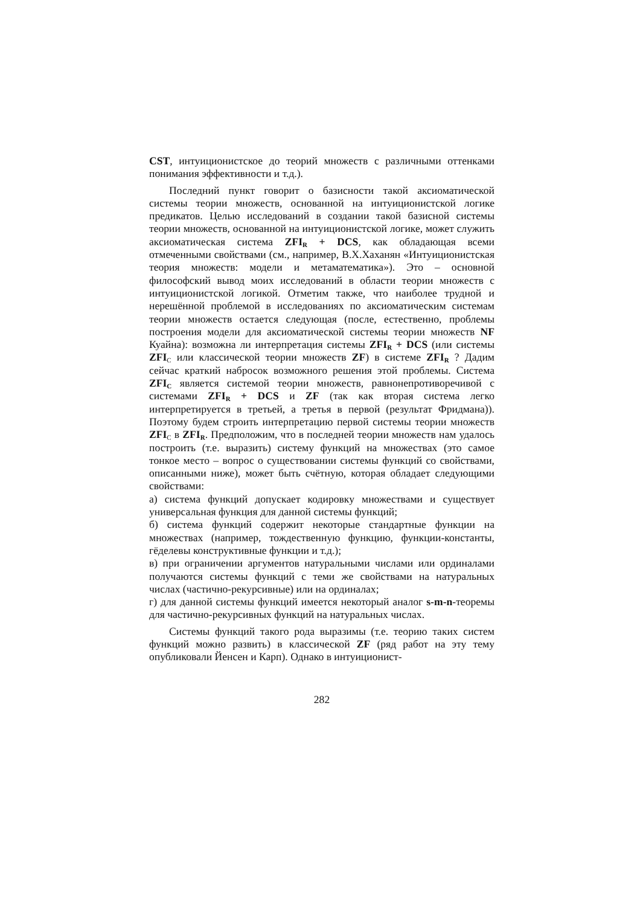CST, интуиционистское до теорий множеств с различными оттен­ками понимания эффективности и т.д.).
Последний пункт говорит о базисности такой аксиоматической системы теории множеств, основанной на интуиционистской логике предикатов. Целью исследований в создании такой базис­ной системы теории множеств, основанной на интуиционистской логике, может служить аксиоматическая система ZFI<sub>R</sub> + DCS, как обладающая всеми отмеченными свойствами (см., например, В.Х.Хаханян «Интуиционистская теория множеств: модели и метаматематика»). Это – основной философский вывод моих исследований в области теории множеств с интуиционистской логикой. Отметим также, что наиболее трудной и нерешённой проблемой в исследованиях по аксиоматическим системам теории множеств остается следующая (после, естественно, проблемы построения модели для аксиоматической системы теории мно­жеств NF Куайна): возможна ли интерпретация системы ZFI<sub>R</sub> + DCS (или системы ZFI<sub>C</sub> или классической теории множеств ZF) в системе ZFI<sub>R</sub> ? Дадим сейчас краткий набросок возможного реше­ния этой проблемы. Система ZFI<sub>C</sub> является системой теории множеств, равнонепротиворечивой с системами ZFI<sub>R</sub> + DCS и ZF (так как вторая система легко интерпретируется в третьей, а третья в первой (результат Фридмана)). Поэтому будем строить интерпретацию первой системы теории множеств ZFI<sub>C</sub> в ZFI<sub>R</sub>. Предположим, что в последней теории множеств нам удалось построить (т.е. выразить) систему функций на множествах (это самое тонкое место – вопрос о существовании системы функций со свойствами, описанными ниже), может быть счётную, которая обладает следующими свойствами:
а) система функций допускает кодировку множествами и сущест­вует универсальная функция для данной системы функций;
б) система функций содержит некоторые стандартные функции на множествах (например, тождественную функцию, функции-константы, гёделевы конструктивные функции и т.д.);
в) при ограничении аргументов натуральными числами или ординалами получаются системы функций с теми же свойствами на натуральных числах (частично-рекурсивные) или на ординалах;
г) для данной системы функций имеется некоторый аналог s-m-n-теоремы для частично-рекурсивных функций на натуральных чис­лах.
Системы функций такого рода выразимы (т.е. теорию таких систем функций можно развить) в классической ZF (ряд работ на эту тему опубликовали Йенсен и Карп). Однако в интуиционист-
282